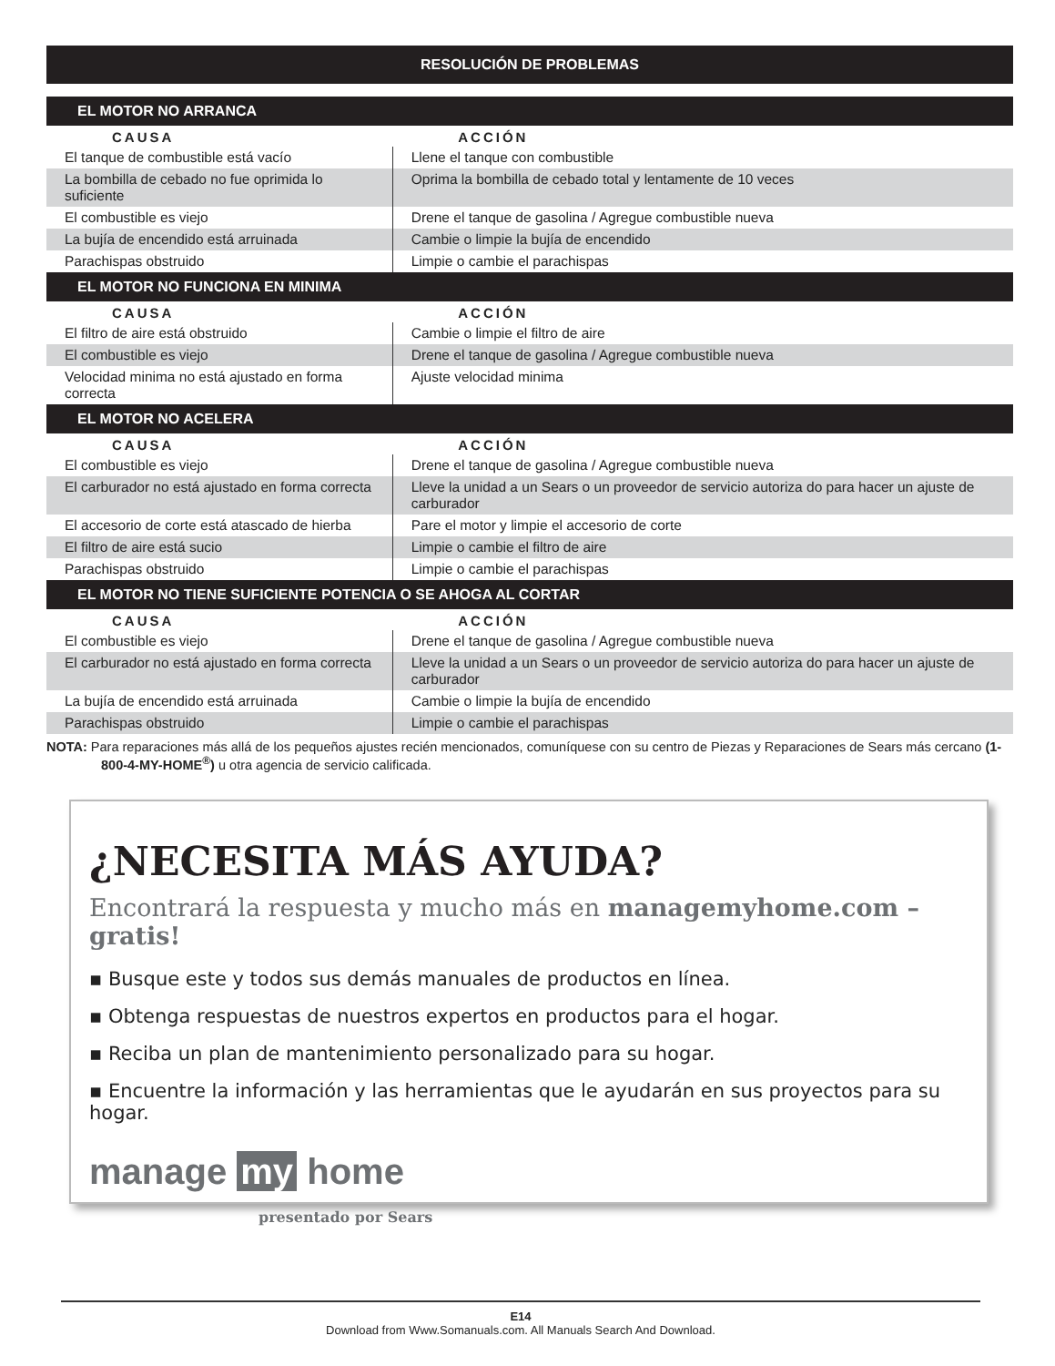RESOLUCIÓN DE PROBLEMAS
| EL MOTOR NO ARRANCA | |
| --- | --- |
| CAUSA | ACCIÓN |
| El tanque de combustible está vacío | Llene el tanque con combustible |
| La bombilla de cebado no fue oprimida lo suficiente | Oprima la bombilla de cebado total y lentamente de 10 veces |
| El combustible es viejo | Drene el tanque de gasolina / Agregue combustible nueva |
| La bujía de encendido está arruinada | Cambie o limpie la bujía de encendido |
| Parachispas obstruido | Limpie o cambie el parachispas |
| EL MOTOR NO FUNCIONA EN MINIMA | |
| CAUSA | ACCIÓN |
| El filtro de aire está obstruido | Cambie o limpie el filtro de aire |
| El combustible es viejo | Drene el tanque de gasolina / Agregue combustible nueva |
| Velocidad minima no está ajustado en forma correcta | Ajuste velocidad minima |
| EL MOTOR NO ACELERA | |
| CAUSA | ACCIÓN |
| El combustible es viejo | Drene el tanque de gasolina / Agregue combustible nueva |
| El carburador no está ajustado en forma correcta | Lleve la unidad a un Sears o un proveedor de servicio autoriza do para hacer un ajuste de carburador |
| El accesorio de corte está atascado de hierba | Pare el motor y limpie el accesorio de corte |
| El filtro de aire está sucio | Limpie o cambie el filtro de aire |
| Parachispas obstruido | Limpie o cambie el parachispas |
| EL MOTOR NO TIENE SUFICIENTE POTENCIA O SE AHOGA AL CORTAR | |
| CAUSA | ACCIÓN |
| El combustible es viejo | Drene el tanque de gasolina / Agregue combustible nueva |
| El carburador no está ajustado en forma correcta | Lleve la unidad a un Sears o un proveedor de servicio autoriza do para hacer un ajuste de carburador |
| La bujía de encendido está arruinada | Cambie o limpie la bujía de encendido |
| Parachispas obstruido | Limpie o cambie el parachispas |
NOTA: Para reparaciones más allá de los pequeños ajustes recién mencionados, comuníquese con su centro de Piezas y Reparaciones de Sears más cercano (1-800-4-MY-HOME<sup>®</sup>) u otra agencia de servicio calificada.
¿NECESITA MÁS AYUDA?
Encontrará la respuesta y mucho más en managemyhome.com – gratis!
▪ Busque este y todos sus demás manuales de productos en línea.
▪ Obtenga respuestas de nuestros expertos en productos para el hogar.
▪ Reciba un plan de mantenimiento personalizado para su hogar.
▪ Encuentre la información y las herramientas que le ayudarán en sus proyectos para su hogar.
manage my home
presentado por Sears
E14
Download from Www.Somanuals.com. All Manuals Search And Download.